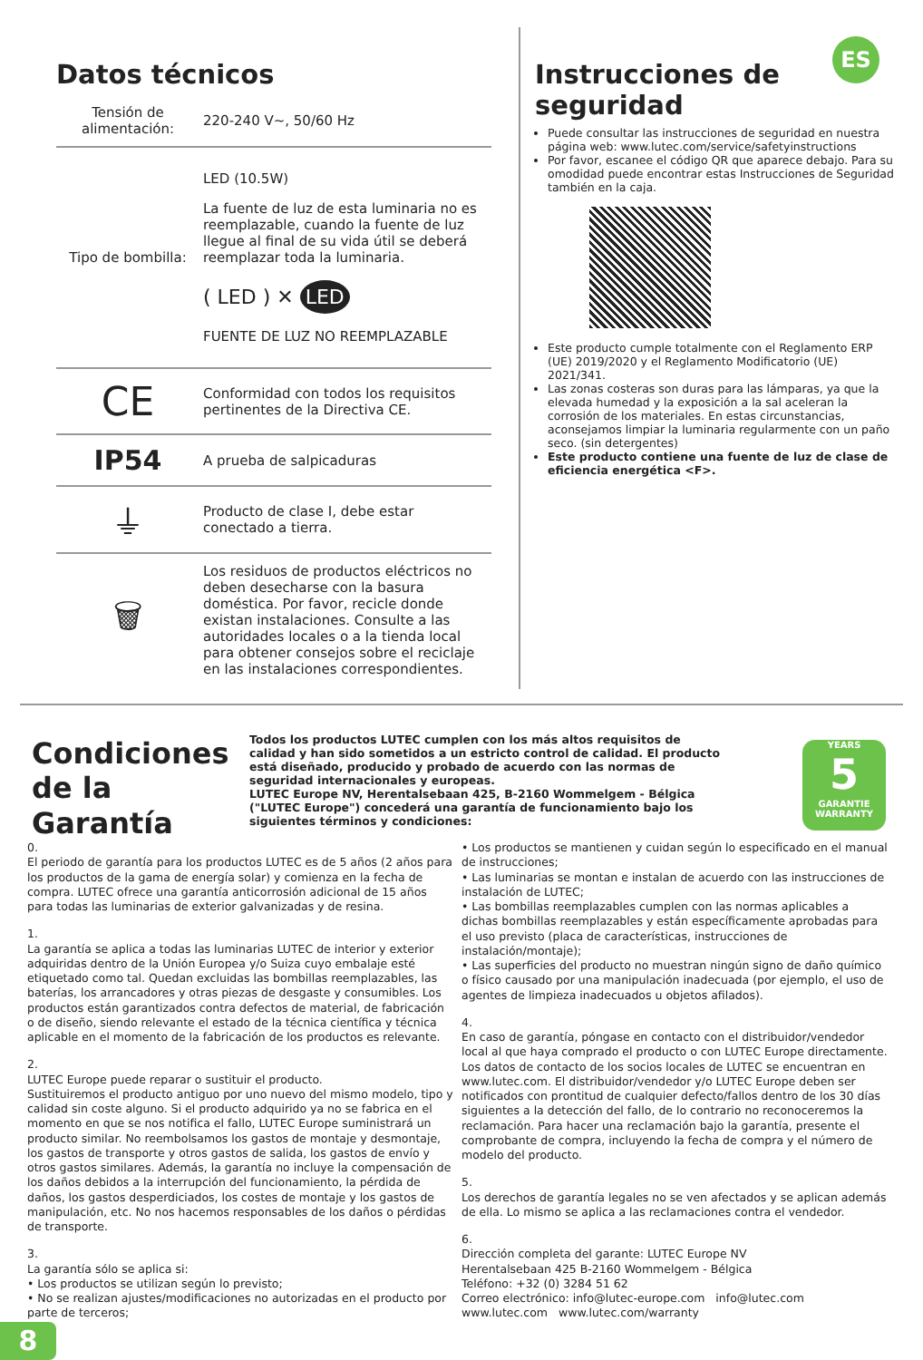ES
Datos técnicos
| Tensión de alimentación: | 220-240 V~, 50/60 Hz |
| Tipo de bombilla: | LED (10.5W) La fuente de luz de esta luminaria no es reemplazable, cuando la fuente de luz llegue al final de su vida útil se deberá reemplazar toda la luminaria. ( LED ) ✕ LED FUENTE DE LUZ NO REEMPLAZABLE |
| CE | Conformidad con todos los requisitos pertinentes de la Directiva CE. |
| IP54 | A prueba de salpicaduras |
| ⏚ | Producto de clase I, debe estar conectado a tierra. |
| 🗑 | Los residuos de productos eléctricos no deben desecharse con la basura doméstica. Por favor, recicle donde existan instalaciones. Consulte a las autoridades locales o a la tienda local para obtener consejos sobre el reciclaje en las instalaciones correspondientes. |
Instrucciones de seguridad
Puede consultar las instrucciones de seguridad en nuestra página web: www.lutec.com/service/safetyinstructions
Por favor, escanee el código QR que aparece debajo. Para su omodidad puede encontrar estas Instrucciones de Seguridad también en la caja.
Este producto cumple totalmente con el Reglamento ERP (UE) 2019/2020 y el Reglamento Modificatorio (UE) 2021/341.
Las zonas costeras son duras para las lámparas, ya que la elevada humedad y la exposición a la sal aceleran la corrosión de los materiales. En estas circunstancias, aconsejamos limpiar la luminaria regularmente con un paño seco. (sin detergentes)
Este producto contiene una fuente de luz de clase de eficiencia energética <F>.
Condiciones de la Garantía
Todos los productos LUTEC cumplen con los más altos requisitos de calidad y han sido sometidos a un estricto control de calidad. El producto está diseñado, producido y probado de acuerdo con las normas de seguridad internacionales y europeas.
LUTEC Europe NV, Herentalsebaan 425, B-2160 Wommelgem - Bélgica ("LUTEC Europe") concederá una garantía de funcionamiento bajo los siguientes términos y condiciones:
YEARS
5
GARANTIE WARRANTY
0.
El periodo de garantía para los productos LUTEC es de 5 años (2 años para los productos de la gama de energía solar) y comienza en la fecha de compra. LUTEC ofrece una garantía anticorrosión adicional de 15 años para todas las luminarias de exterior galvanizadas y de resina.
1.
La garantía se aplica a todas las luminarias LUTEC de interior y exterior adquiridas dentro de la Unión Europea y/o Suiza cuyo embalaje esté etiquetado como tal. Quedan excluidas las bombillas reemplazables, las baterías, los arrancadores y otras piezas de desgaste y consumibles. Los productos están garantizados contra defectos de material, de fabricación o de diseño, siendo relevante el estado de la técnica científica y técnica aplicable en el momento de la fabricación de los productos es relevante.
2.
LUTEC Europe puede reparar o sustituir el producto.
Sustituiremos el producto antiguo por uno nuevo del mismo modelo, tipo y calidad sin coste alguno. Si el producto adquirido ya no se fabrica en el momento en que se nos notifica el fallo, LUTEC Europe suministrará un producto similar. No reembolsamos los gastos de montaje y desmontaje, los gastos de transporte y otros gastos de salida, los gastos de envío y otros gastos similares. Además, la garantía no incluye la compensación de los daños debidos a la interrupción del funcionamiento, la pérdida de daños, los gastos desperdiciados, los costes de montaje y los gastos de manipulación, etc. No nos hacemos responsables de los daños o pérdidas de transporte.
3.
La garantía sólo se aplica si:
• Los productos se utilizan según lo previsto;
• No se realizan ajustes/modificaciones no autorizadas en el producto por parte de terceros;
• Los productos se mantienen y cuidan según lo especificado en el manual de instrucciones;
• Las luminarias se montan e instalan de acuerdo con las instrucciones de instalación de LUTEC;
• Las bombillas reemplazables cumplen con las normas aplicables a dichas bombillas reemplazables y están específicamente aprobadas para el uso previsto (placa de características, instrucciones de instalación/montaje);
• Las superficies del producto no muestran ningún signo de daño químico o físico causado por una manipulación inadecuada (por ejemplo, el uso de agentes de limpieza inadecuados u objetos afilados).
4.
En caso de garantía, póngase en contacto con el distribuidor/vendedor local al que haya comprado el producto o con LUTEC Europe directamente. Los datos de contacto de los socios locales de LUTEC se encuentran en www.lutec.com. El distribuidor/vendedor y/o LUTEC Europe deben ser notificados con prontitud de cualquier defecto/fallos dentro de los 30 días siguientes a la detección del fallo, de lo contrario no reconoceremos la reclamación. Para hacer una reclamación bajo la garantía, presente el comprobante de compra, incluyendo la fecha de compra y el número de modelo del producto.
5.
Los derechos de garantía legales no se ven afectados y se aplican además de ella. Lo mismo se aplica a las reclamaciones contra el vendedor.
6.
Dirección completa del garante: LUTEC Europe NV
Herentalsebaan 425 B-2160 Wommelgem - Bélgica
Teléfono: +32 (0) 3284 51 62
Correo electrónico: info@lutec-europe.com info@lutec.com
www.lutec.com www.lutec.com/warranty
8